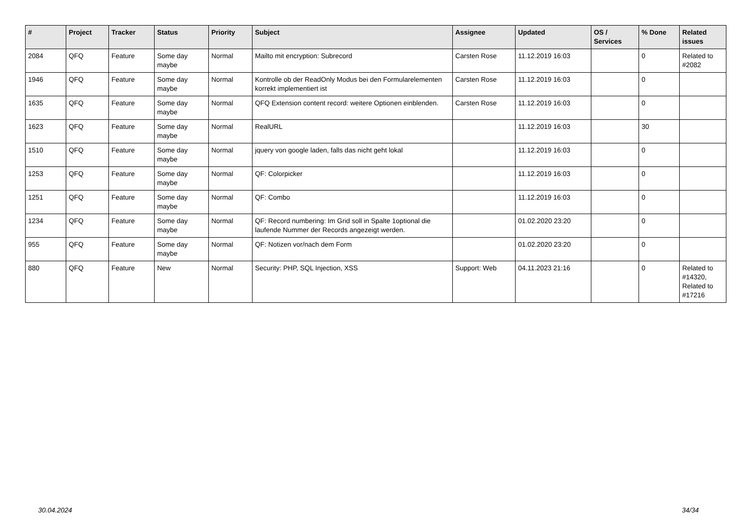| # | Project | Tracker | Status | Priority | Subject | Assignee | Updated | OS / Services | % Done | Related issues |
| --- | --- | --- | --- | --- | --- | --- | --- | --- | --- | --- |
| 2084 | QFQ | Feature | Some day maybe | Normal | Mailto mit encryption: Subrecord | Carsten Rose | 11.12.2019 16:03 | | 0 | Related to #2082 |
| 1946 | QFQ | Feature | Some day maybe | Normal | Kontrolle ob der ReadOnly Modus bei den Formularelementen korrekt implementiert ist | Carsten Rose | 11.12.2019 16:03 | | 0 | |
| 1635 | QFQ | Feature | Some day maybe | Normal | QFQ Extension content record: weitere Optionen einblenden. | Carsten Rose | 11.12.2019 16:03 | | 0 | |
| 1623 | QFQ | Feature | Some day maybe | Normal | RealURL | | 11.12.2019 16:03 | | 30 | |
| 1510 | QFQ | Feature | Some day maybe | Normal | jquery von google laden, falls das nicht geht lokal | | 11.12.2019 16:03 | | 0 | |
| 1253 | QFQ | Feature | Some day maybe | Normal | QF: Colorpicker | | 11.12.2019 16:03 | | 0 | |
| 1251 | QFQ | Feature | Some day maybe | Normal | QF: Combo | | 11.12.2019 16:03 | | 0 | |
| 1234 | QFQ | Feature | Some day maybe | Normal | QF: Record numbering: Im Grid soll in Spalte 1optional die laufende Nummer der Records angezeigt werden. | | 01.02.2020 23:20 | | 0 | |
| 955 | QFQ | Feature | Some day maybe | Normal | QF: Notizen vor/nach dem Form | | 01.02.2020 23:20 | | 0 | |
| 880 | QFQ | Feature | New | Normal | Security: PHP, SQL Injection, XSS | Support: Web | 04.11.2023 21:16 | | 0 | Related to #14320, Related to #17216 |
30.04.2024 34/34